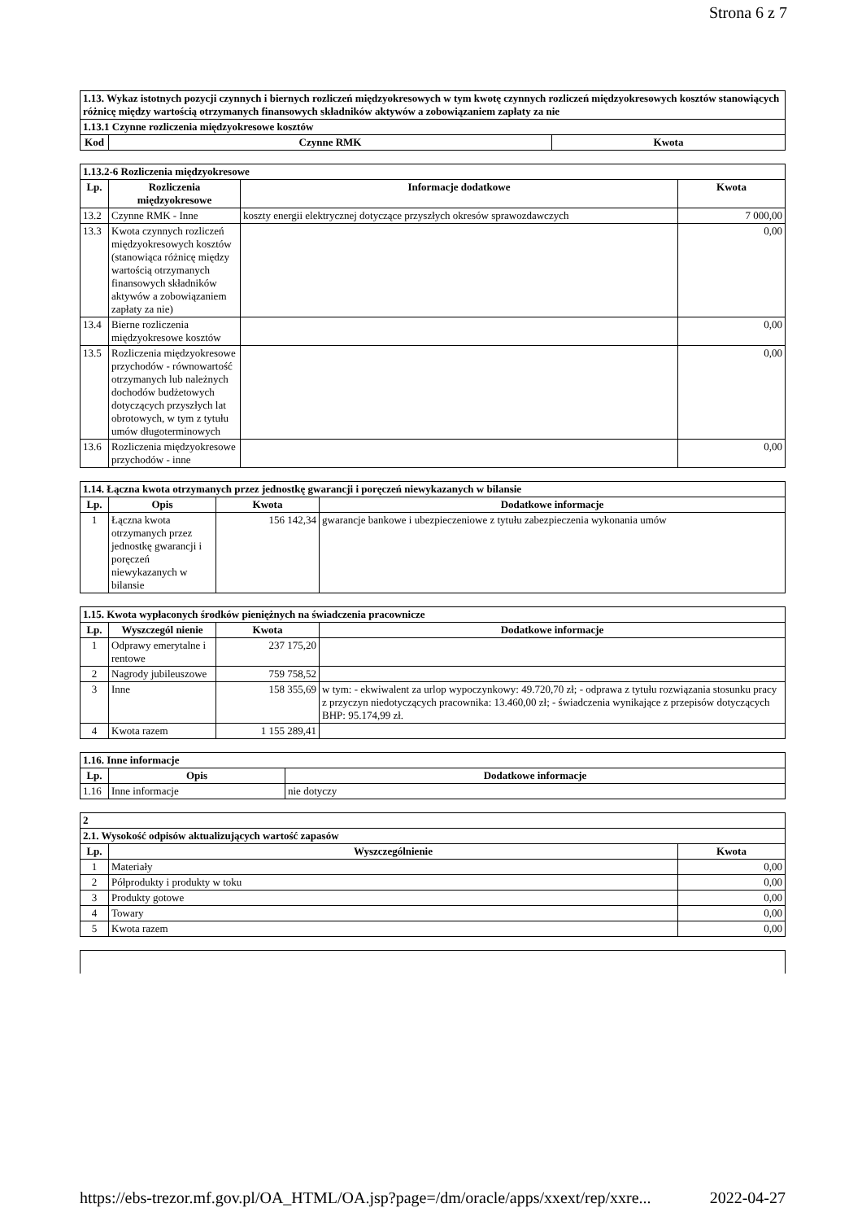Strona 6 z 7
| 1.13. Wykaz istotnych pozycji czynnych i biernych rozliczeń międzyokresowych w tym kwotę czynnych rozliczeń międzyokresowych kosztów stanowiących różnicę między wartością otrzymanych finansowych składników aktywów a zobowiązaniem zapłaty za nie | | |
| 1.13.1 Czynne rozliczenia międzyokresowe kosztów | | |
| Kod | Czynne RMK | Kwota |
| 1.13.2-6 Rozliczenia międzyokresowe | | | |
| Lp. | Rozliczenia międzyokresowe | Informacje dodatkowe | Kwota |
| 13.2 | Czynne RMK - Inne | koszty energii elektrycznej dotyczące przyszłych okresów sprawozdawczych | 7 000,00 |
| 13.3 | Kwota czynnych rozliczeń międzyokresowych kosztów (stanowiąca różnicę między wartością otrzymanych finansowych składników aktywów a zobowiązaniem zapłaty za nie) | | 0,00 |
| 13.4 | Bierne rozliczenia międzyokresowe kosztów | | 0,00 |
| 13.5 | Rozliczenia międzyokresowe przychodów - równowartość otrzymanych lub należnych dochodów budżetowych dotyczących przyszłych lat obrotowych, w tym z tytułu umów długoterminowych | | 0,00 |
| 13.6 | Rozliczenia międzyokresowe przychodów - inne | | 0,00 |
| 1.14. Łączna kwota otrzymanych przez jednostkę gwarancji i poręczeń niewykazanych w bilansie | | | |
| Lp. | Opis | Kwota | Dodatkowe informacje |
| 1 | Łączna kwota otrzymanych przez jednostkę gwarancji i poręczeń niewykazanych w bilansie | 156 142,34 | gwarancje bankowe i ubezpieczeniowe z tytułu zabezpieczenia wykonania umów |
| 1.15. Kwota wypłaconych środków pieniężnych na świadczenia pracownicze | | | |
| Lp. | Wyszczegól nienie | Kwota | Dodatkowe informacje |
| 1 | Odprawy emerytalne i rentowe | 237 175,20 | |
| 2 | Nagrody jubileuszowe | 759 758,52 | |
| 3 | Inne | 158 355,69 | w tym: - ekwiwalent za urlop wypoczynkowy: 49.720,70 zł; - odprawa z tytułu rozwiązania stosunku pracy z przyczyn niedotyczących pracownika: 13.460,00 zł; - świadczenia wynikające z przepisów dotyczących BHP: 95.174,99 zł. |
| 4 | Kwota razem | 1 155 289,41 | |
| 1.16. Inne informacje | | |
| Lp. | Opis | Dodatkowe informacje |
| 1.16 | Inne informacje | nie dotyczy |
| 2 | | |
| 2.1. Wysokość odpisów aktualizujących wartość zapasów | | |
| Lp. | Wyszczególnienie | Kwota |
| 1 | Materiały | 0,00 |
| 2 | Półprodukty i produkty w toku | 0,00 |
| 3 | Produkty gotowe | 0,00 |
| 4 | Towary | 0,00 |
| 5 | Kwota razem | 0,00 |
https://ebs-trezor.mf.gov.pl/OA_HTML/OA.jsp?page=/dm/oracle/apps/xxext/rep/xxre... 2022-04-27